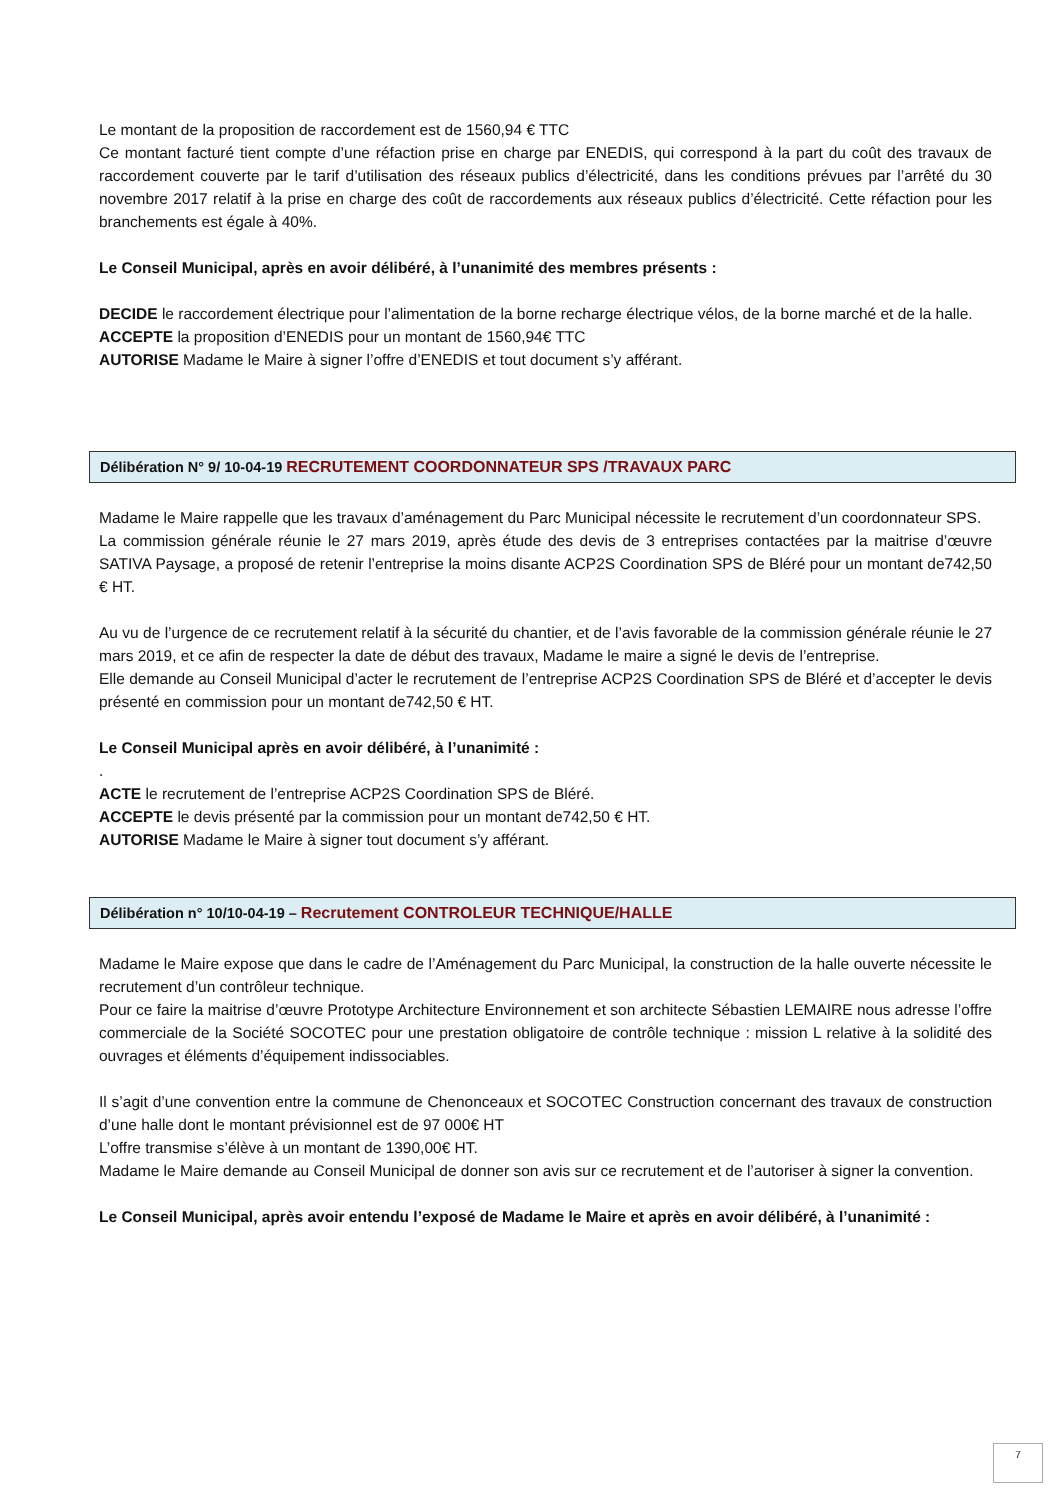Le montant de la proposition de raccordement est de 1560,94 € TTC
Ce montant facturé tient compte d’une réfaction prise en charge par ENEDIS, qui correspond à la part du coût des travaux de raccordement couverte par le tarif d’utilisation des réseaux publics d’électricité, dans les conditions prévues par l’arrêté du 30 novembre 2017 relatif à la prise en charge des coût de raccordements aux réseaux publics d’électricité. Cette réfaction pour les branchements est égale à 40%.
Le Conseil Municipal, après en avoir délibéré, à l’unanimité des membres présents :
DECIDE le raccordement électrique pour l’alimentation de la borne recharge électrique vélos, de la borne marché et de la halle.
ACCEPTE la proposition d’ENEDIS pour un montant de 1560,94€ TTC
AUTORISE Madame le Maire à signer l’offre d’ENEDIS et tout document s’y afférant.
Délibération N° 9/ 10-04-19 RECRUTEMENT COORDONNATEUR SPS /TRAVAUX PARC
Madame le Maire rappelle que les travaux d’aménagement du Parc Municipal nécessite le recrutement d’un coordonnateur SPS.
La commission générale réunie le 27 mars 2019, après étude des devis de 3 entreprises contactées par la maitrise d’œuvre SATIVA Paysage, a proposé de retenir l’entreprise la moins disante ACP2S Coordination SPS de Bléré pour un montant de742,50 € HT.
Au vu de l’urgence de ce recrutement relatif à la sécurité du chantier, et de l’avis favorable de la commission générale réunie le 27 mars 2019, et ce afin de respecter la date de début des travaux, Madame le maire a signé le devis de l’entreprise.
Elle demande au Conseil Municipal d’acter le recrutement de l’entreprise ACP2S Coordination SPS de Bléré et d’accepter le devis présenté en commission pour un montant de742,50 € HT.
Le Conseil Municipal après en avoir délibéré, à l’unanimité :
.
ACTE le recrutement de l’entreprise ACP2S Coordination SPS de Bléré.
ACCEPTE le devis présenté par la commission pour un montant de742,50 € HT.
AUTORISE Madame le Maire à signer tout document s’y afférant.
Délibération n° 10/10-04-19 – Recrutement CONTROLEUR TECHNIQUE/HALLE
Madame le Maire expose que dans le cadre de l’Aménagement du Parc Municipal, la construction de la halle ouverte nécessite le recrutement d’un contrôleur technique.
Pour ce faire la maitrise d’œuvre Prototype Architecture Environnement et son architecte Sébastien LEMAIRE nous adresse l’offre commerciale de la Société SOCOTEC pour une prestation obligatoire de contrôle technique : mission L relative à la solidité des ouvrages et éléments d’équipement indissociables.
Il s’agit d’une convention entre la commune de Chenonceaux et SOCOTEC Construction concernant des travaux de construction d’une halle dont le montant prévisionnel est de 97 000€ HT
L’offre transmise s’élève à un montant de 1390,00€ HT.
Madame le Maire demande au Conseil Municipal de donner son avis sur ce recrutement et de l’autoriser à signer la convention.
Le Conseil Municipal, après avoir entendu l’exposé de Madame le Maire et après en avoir délibéré, à l’unanimité :
7